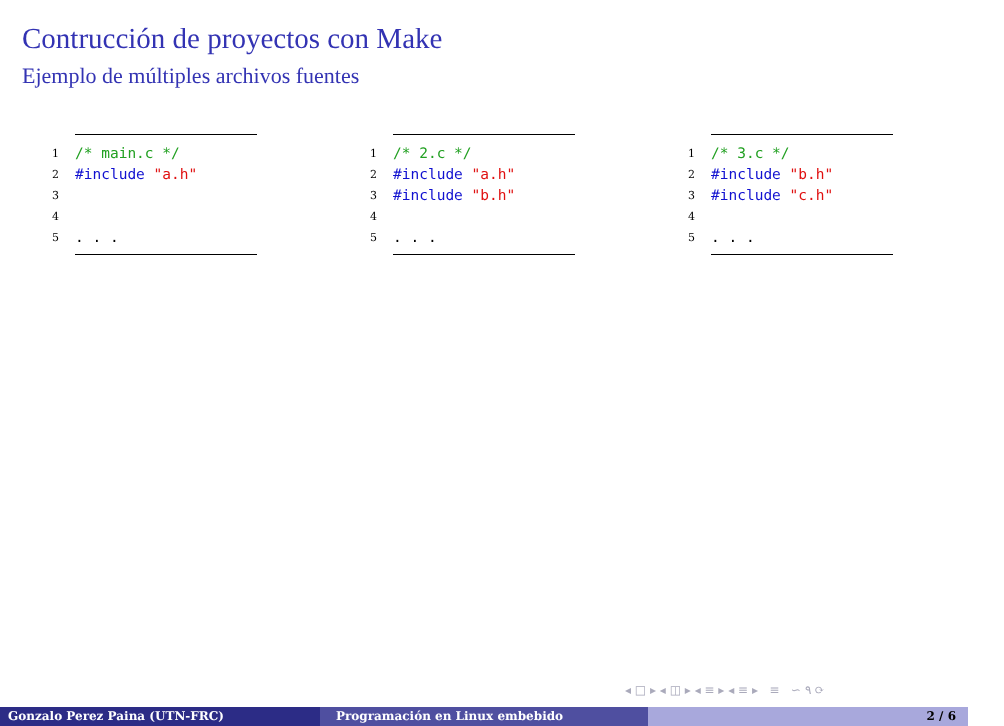Contrucción de proyectos con Make
Ejemplo de múltiples archivos fuentes
1 /* main.c */
2 #include "a.h"
3
4
5. . .
1 /* 2.c */
2 #include "a.h"
3 #include "b.h"
4
5. . .
1 /* 3.c */
2 #include "b.h"
3 #include "c.h"
4
5. . .
◂ □ ▸ ◂ ◫ ▸ ◂ ≡ ▸ ◂ ≡ ▸ ≡ ∽ ۹ ⟳
Gonzalo Perez Paina (UTN-FRC) Programación en Linux embebido 2 / 6